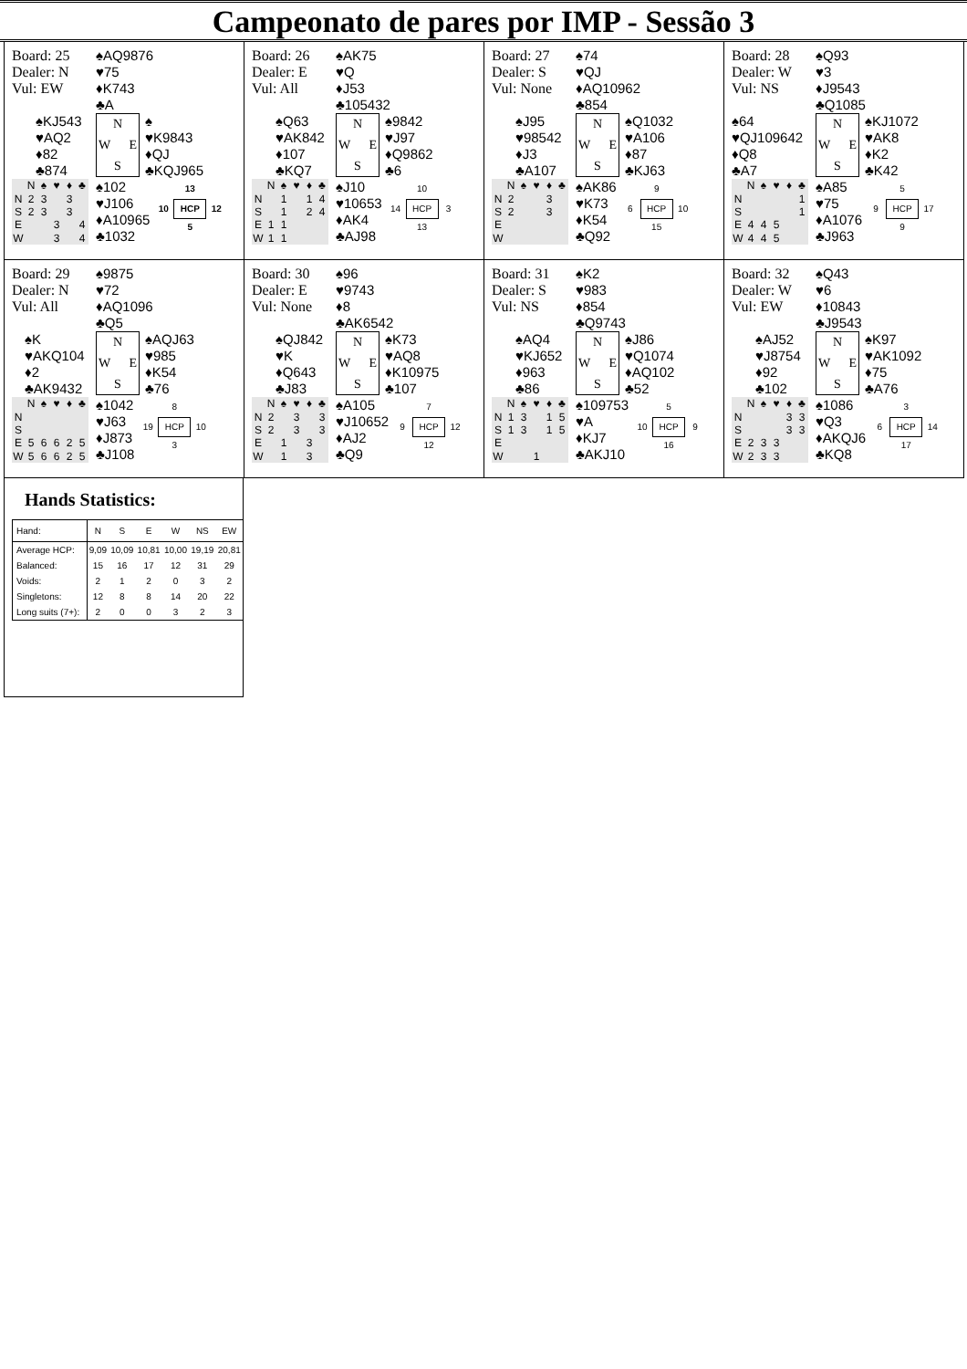Campeonato de pares por IMP - Sessão 3
Board: 25
Dealer: N
Vul: EW
♠AQ9876
♥75
♦K743
♣A
♠KJ543
♥AQ2
♦82
♣874
N W E S
♠
♥K9843
♦QJ
♣KQJ965
| | N | ♠ | ♥ | ♦ | ♣ |
| --- | --- | --- | --- | --- | --- |
| N | 2 | 3 | | 3 | |
| S | 2 | 3 | | 3 | |
| E | | | 3 | | 4 |
| W | | | 3 | | 4 |
♠102
♥J106
♦A10965
♣1032
13 10 HCP 12 5
Board: 26
Dealer: E
Vul: All
♠AK75
♥Q
♦J53
♣105432
♠Q63
♥AK842
♦107
♣KQ7
N W E S
♠9842
♥J97
♦Q9862
♣6
| | N | ♠ | ♥ | ♦ | ♣ |
| --- | --- | --- | --- | --- | --- |
| N | | 1 | | 1 | 4 |
| S | | 1 | | 2 | 4 |
| E | 1 | 1 | | | |
| W | 1 | 1 | | | |
♠J10
♥10653
♦AK4
♣AJ98
10 14 HCP 3 13
Board: 27
Dealer: S
Vul: None
♠74
♥QJ
♦AQ10962
♣854
♠J95
♥98542
♦J3
♣A107
N W E S
♠Q1032
♥A106
♦87
♣KJ63
| | N | ♠ | ♥ | ♦ | ♣ |
| --- | --- | --- | --- | --- | --- |
| N | 2 | | | 3 | |
| S | 2 | | | 3 | |
| E | | | | | |
| W | | | | | |
♠AK86
♥K73
♦K54
♣Q92
9 6 HCP 10 15
Board: 28
Dealer: W
Vul: NS
♠Q93
♥3
♦J9543
♣Q1085
♠64
♥QJ109642
♦Q8
♣A7
N W E S
♠KJ1072
♥AK8
♦K2
♣K42
| | N | ♠ | ♥ | ♦ | ♣ |
| --- | --- | --- | --- | --- | --- |
| N | | | | | 1 |
| S | | | | | 1 |
| E | 4 | 4 | 5 | | |
| W | 4 | 4 | 5 | | |
♠A85
♥75
♦A1076
♣J963
5 9 HCP 17 9
Board: 29
Dealer: N
Vul: All
♠9875
♥72
♦AQ1096
♣Q5
♠K
♥AKQ104
♦2
♣AK9432
N W E S
♠AQJ63
♥985
♦K54
♣76
| | N | ♠ | ♥ | ♦ | ♣ |
| --- | --- | --- | --- | --- | --- |
| N | | | | | |
| S | | | | | |
| E | 5 | 6 | 6 | 2 | 5 |
| W | 5 | 6 | 6 | 2 | 5 |
♠1042
♥J63
♦J873
♣J108
8 19 HCP 10 3
Board: 30
Dealer: E
Vul: None
♠96
♥9743
♦8
♣AK6542
♠QJ842
♥K
♦Q643
♣J83
N W E S
♠K73
♥AQ8
♦K10975
♣107
| | N | ♠ | ♥ | ♦ | ♣ |
| --- | --- | --- | --- | --- | --- |
| N | 2 | | 3 | | 3 |
| S | 2 | | 3 | | 3 |
| E | | 1 | | 3 | |
| W | | 1 | | 3 | |
♠A105
♥J10652
♦AJ2
♣Q9
7 9 HCP 12 12
Board: 31
Dealer: S
Vul: NS
♠K2
♥983
♦854
♣Q9743
♠AQ4
♥KJ652
♦963
♣86
N W E S
♠J86
♥Q1074
♦AQ102
♣52
| | N | ♠ | ♥ | ♦ | ♣ |
| --- | --- | --- | --- | --- | --- |
| N | 1 | 3 | | 1 | 5 |
| S | 1 | 3 | | 1 | 5 |
| E | | | | | |
| W | | | 1 | | |
♠109753
♥A
♦KJ7
♣AKJ10
5 10 HCP 9 16
Board: 32
Dealer: W
Vul: EW
♠Q43
♥6
♦10843
♣J9543
♠AJ52
♥J8754
♦92
♣102
N W E S
♠K97
♥AK1092
♦75
♣A76
| | N | ♠ | ♥ | ♦ | ♣ |
| --- | --- | --- | --- | --- | --- |
| N | | | | 3 | 3 |
| S | | | | 3 | 3 |
| E | 2 | 3 | 3 | | |
| W | 2 | 3 | 3 | | |
♠1086
♥Q3
♦AKQJ6
♣KQ8
3 6 HCP 14 17
Hands Statistics:
| Hand: | N | S | E | W | NS | EW |
| --- | --- | --- | --- | --- | --- | --- |
| Average HCP: | 9,09 | 10,09 | 10,81 | 10,00 | 19,19 | 20,81 |
| Balanced: | 15 | 16 | 17 | 12 | 31 | 29 |
| Voids: | 2 | 1 | 2 | 0 | 3 | 2 |
| Singletons: | 12 | 8 | 8 | 14 | 20 | 22 |
| Long suits (7+): | 2 | 0 | 0 | 3 | 2 | 3 |